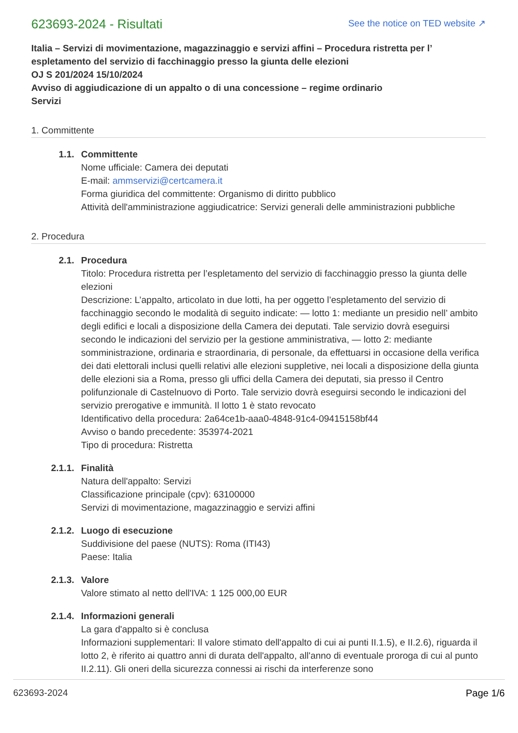623693-2024 - Risultati
See the notice on TED website ↗
Italia – Servizi di movimentazione, magazzinaggio e servizi affini – Procedura ristretta per l’ espletamento del servizio di facchinaggio presso la giunta delle elezioni
OJ S 201/2024 15/10/2024
Avviso di aggiudicazione di un appalto o di una concessione – regime ordinario
Servizi
1. Committente
1.1. Committente
Nome ufficiale: Camera dei deputati
E-mail: ammservizi@certcamera.it
Forma giuridica del committente: Organismo di diritto pubblico
Attività dell'amministrazione aggiudicatrice: Servizi generali delle amministrazioni pubbliche
2. Procedura
2.1. Procedura
Titolo: Procedura ristretta per l’espletamento del servizio di facchinaggio presso la giunta delle elezioni
Descrizione: L’appalto, articolato in due lotti, ha per oggetto l’espletamento del servizio di facchinaggio secondo le modalità di seguito indicate: — lotto 1: mediante un presidio nell’ ambito degli edifici e locali a disposizione della Camera dei deputati. Tale servizio dovrà eseguirsi secondo le indicazioni del servizio per la gestione amministrativa, — lotto 2: mediante somministrazione, ordinaria e straordinaria, di personale, da effettuarsi in occasione della verifica dei dati elettorali inclusi quelli relativi alle elezioni suppletive, nei locali a disposizione della giunta delle elezioni sia a Roma, presso gli uffici della Camera dei deputati, sia presso il Centro polifunzionale di Castelnuovo di Porto. Tale servizio dovrà eseguirsi secondo le indicazioni del servizio prerogative e immunità. Il lotto 1 è stato revocato
Identificativo della procedura: 2a64ce1b-aaa0-4848-91c4-09415158bf44
Avviso o bando precedente: 353974-2021
Tipo di procedura: Ristretta
2.1.1. Finalità
Natura dell'appalto: Servizi
Classificazione principale (cpv): 63100000
Servizi di movimentazione, magazzinaggio e servizi affini
2.1.2. Luogo di esecuzione
Suddivisione del paese (NUTS): Roma (ITI43)
Paese: Italia
2.1.3. Valore
Valore stimato al netto dell'IVA: 1 125 000,00 EUR
2.1.4. Informazioni generali
La gara d'appalto si è conclusa
Informazioni supplementari: Il valore stimato dell'appalto di cui ai punti II.1.5), e II.2.6), riguarda il lotto 2, è riferito ai quattro anni di durata dell'appalto, all'anno di eventuale proroga di cui al punto II.2.11). Gli oneri della sicurezza connessi ai rischi da interferenze sono
623693-2024 Page 1/6